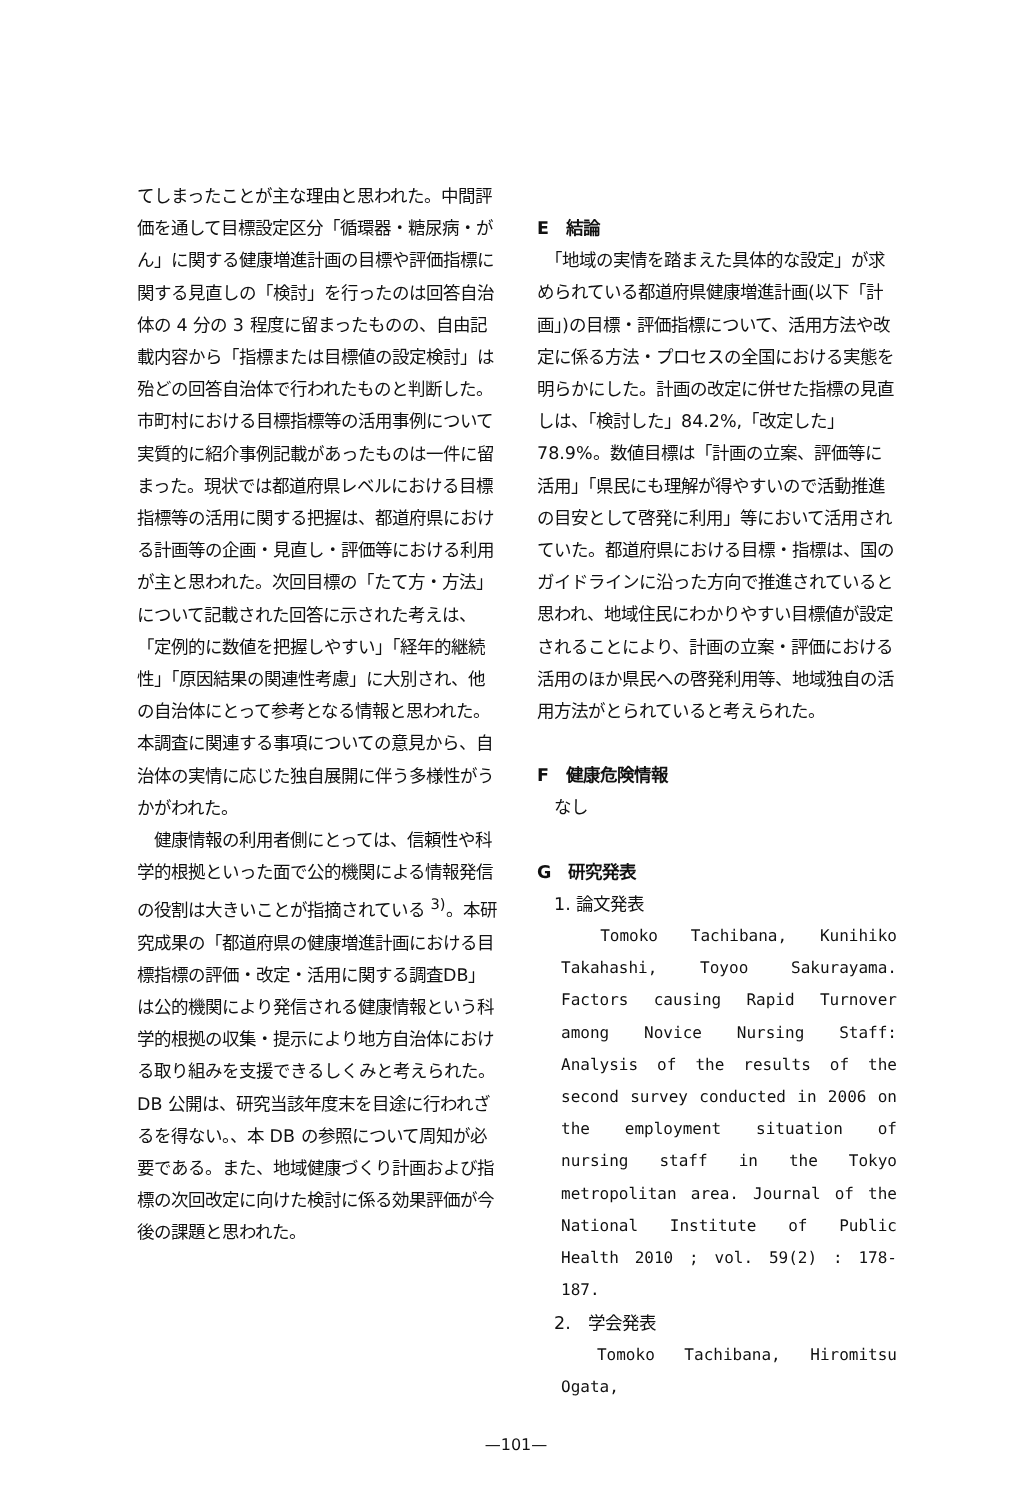てしまったことが主な理由と思われた。中間評価を通して目標設定区分「循環器・糖尿病・がん」に関する健康増進計画の目標や評価指標に関する見直しの「検討」を行ったのは回答自治体の 4 分の 3 程度に留まったものの、自由記載内容から「指標または目標値の設定検討」は殆どの回答自治体で行われたものと判断した。市町村における目標指標等の活用事例について実質的に紹介事例記載があったものは一件に留まった。現状では都道府県レベルにおける目標指標等の活用に関する把握は、都道府県における計画等の企画・見直し・評価等における利用が主と思われた。次回目標の「たて方・方法」について記載された回答に示された考えは、「定例的に数値を把握しやすい」「経年的継続性」「原因結果の関連性考慮」に大別され、他の自治体にとって参考となる情報と思われた。本調査に関連する事項についての意見から、自治体の実情に応じた独自展開に伴う多様性がうかがわれた。
　健康情報の利用者側にとっては、信頼性や科学的根拠といった面で公的機関による情報発信の役割は大きいことが指摘されている <sup>3)</sup>。本研究成果の「都道府県の健康増進計画における目標指標の評価・改定・活用に関する調査DB」は公的機関により発信される健康情報という科学的根拠の収集・提示により地方自治体における取り組みを支援できるしくみと考えられた。 DB 公開は、研究当該年度末を目途に行われざるを得ない。、本 DB の参照について周知が必要である。また、地域健康づくり計画および指標の次回改定に向けた検討に係る効果評価が今後の課題と思われた。
E　結論
　「地域の実情を踏まえた具体的な設定」が求められている都道府県健康増進計画(以下「計画」)の目標・評価指標について、活用方法や改定に係る方法・プロセスの全国における実態を明らかにした。計画の改定に併せた指標の見直しは、「検討した」84.2%,「改定した」78.9%。数値目標は「計画の立案、評価等に活用」「県民にも理解が得やすいので活動推進の目安として啓発に利用」等において活用されていた。都道府県における目標・指標は、国のガイドラインに沿った方向で推進されていると思われ、地域住民にわかりやすい目標値が設定されることにより、計画の立案・評価における活用のほか県民への啓発利用等、地域独自の活用方法がとられていると考えられた。
F　健康危険情報
　なし
G　研究発表
　1. 論文発表
　Tomoko Tachibana, Kunihiko Takahashi, Toyoo Sakurayama. Factors causing Rapid Turnover among Novice Nursing Staff: Analysis of the results of the second survey conducted in 2006 on the employment situation of nursing staff in the Tokyo metropolitan area. Journal of the National Institute of Public Health 2010 ; vol. 59(2) : 178-187.
　2.　学会発表
　Tomoko Tachibana, Hiromitsu Ogata,
—101—